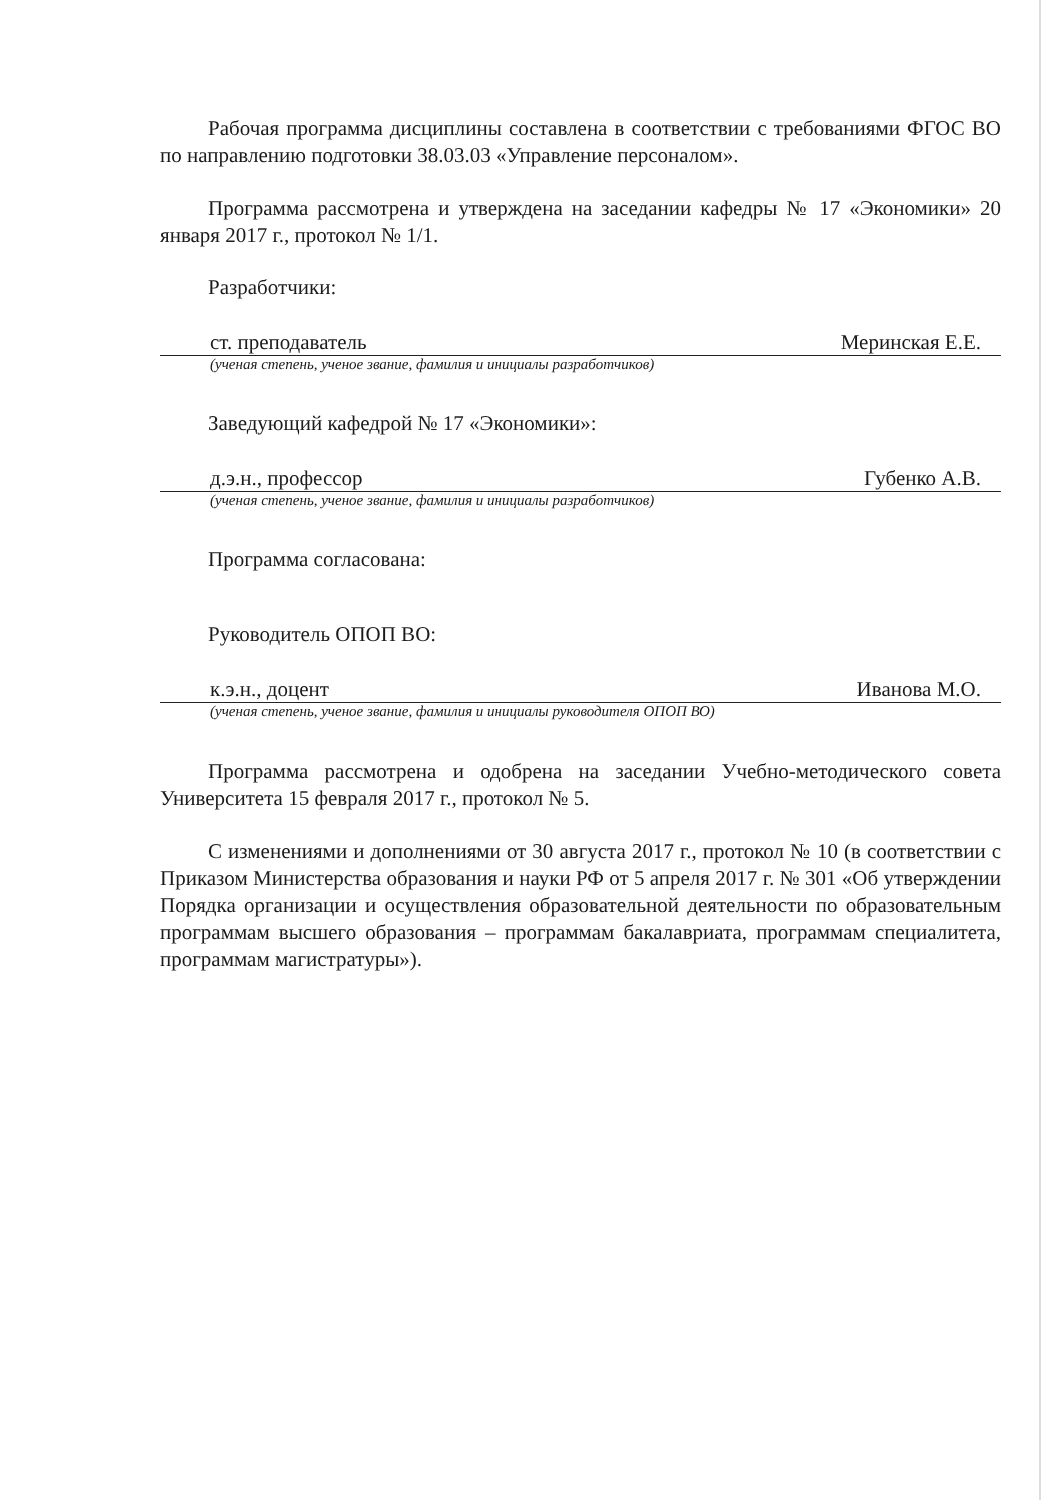Рабочая программа дисциплины составлена в соответствии с требованиями ФГОС ВО по направлению подготовки 38.03.03 «Управление персоналом».
Программа рассмотрена и утверждена на заседании кафедры № 17 «Экономики» 20 января 2017 г., протокол № 1/1.
Разработчики:
ст. преподаватель Меринская Е.Е.
(ученая степень, ученое звание, фамилия и инициалы разработчиков)
Заведующий кафедрой № 17 «Экономики»:
д.э.н., профессор Губенко А.В.
(ученая степень, ученое звание, фамилия и инициалы разработчиков)
Программа согласована:
Руководитель ОПОП ВО:
к.э.н., доцент Иванова М.О.
(ученая степень, ученое звание, фамилия и инициалы руководителя ОПОП ВО)
Программа рассмотрена и одобрена на заседании Учебно-методического совета Университета 15 февраля 2017 г., протокол № 5.
С изменениями и дополнениями от 30 августа 2017 г., протокол № 10 (в соответствии с Приказом Министерства образования и науки РФ от 5 апреля 2017 г. № 301 «Об утверждении Порядка организации и осуществления образовательной деятельности по образовательным программам высшего образования – программам бакалавриата, программам специалитета, программам магистратуры»).